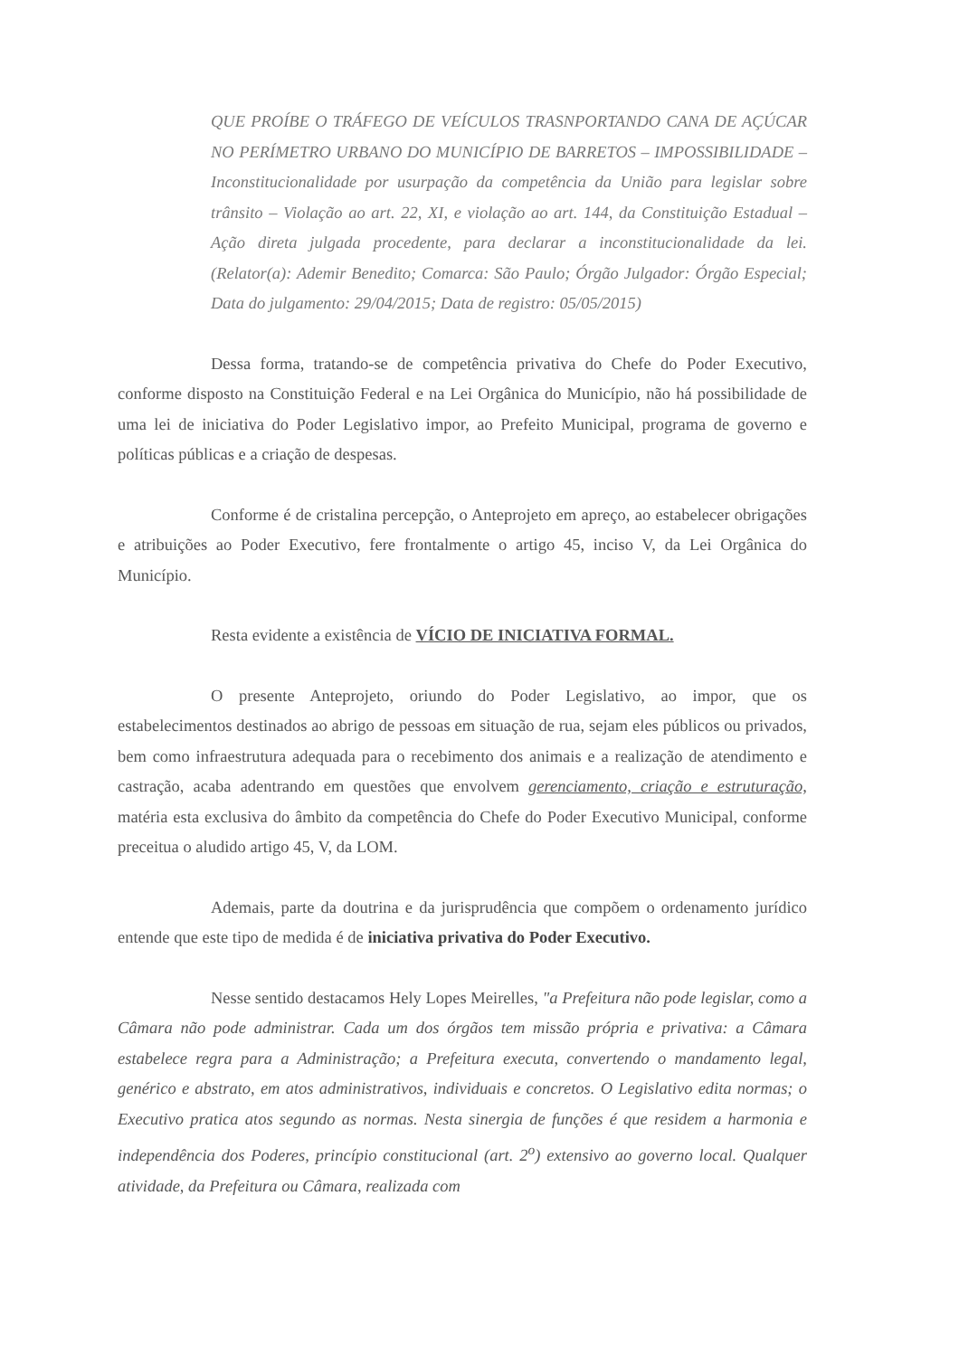QUE PROÍBE O TRÁFEGO DE VEÍCULOS TRASNPORTANDO CANA DE AÇÚCAR NO PERÍMETRO URBANO DO MUNICÍPIO DE BARRETOS – IMPOSSIBILIDADE – Inconstitucionalidade por usurpação da competência da União para legislar sobre trânsito – Violação ao art. 22, XI, e violação ao art. 144, da Constituição Estadual – Ação direta julgada procedente, para declarar a inconstitucionalidade da lei. (Relator(a): Ademir Benedito; Comarca: São Paulo; Órgão Julgador: Órgão Especial; Data do julgamento: 29/04/2015; Data de registro: 05/05/2015)
Dessa forma, tratando-se de competência privativa do Chefe do Poder Executivo, conforme disposto na Constituição Federal e na Lei Orgânica do Município, não há possibilidade de uma lei de iniciativa do Poder Legislativo impor, ao Prefeito Municipal, programa de governo e políticas públicas e a criação de despesas.
Conforme é de cristalina percepção, o Anteprojeto em apreço, ao estabelecer obrigações e atribuições ao Poder Executivo, fere frontalmente o artigo 45, inciso V, da Lei Orgânica do Município.
Resta evidente a existência de VÍCIO DE INICIATIVA FORMAL.
O presente Anteprojeto, oriundo do Poder Legislativo, ao impor, que os estabelecimentos destinados ao abrigo de pessoas em situação de rua, sejam eles públicos ou privados, bem como infraestrutura adequada para o recebimento dos animais e a realização de atendimento e castração, acaba adentrando em questões que envolvem gerenciamento, criação e estruturação, matéria esta exclusiva do âmbito da competência do Chefe do Poder Executivo Municipal, conforme preceitua o aludido artigo 45, V, da LOM.
Ademais, parte da doutrina e da jurisprudência que compõem o ordenamento jurídico entende que este tipo de medida é de iniciativa privativa do Poder Executivo.
Nesse sentido destacamos Hely Lopes Meirelles, "a Prefeitura não pode legislar, como a Câmara não pode administrar. Cada um dos órgãos tem missão própria e privativa: a Câmara estabelece regra para a Administração; a Prefeitura executa, convertendo o mandamento legal, genérico e abstrato, em atos administrativos, individuais e concretos. O Legislativo edita normas; o Executivo pratica atos segundo as normas. Nesta sinergia de funções é que residem a harmonia e independência dos Poderes, princípio constitucional (art. 2<sup>o</sup>) extensivo ao governo local. Qualquer atividade, da Prefeitura ou Câmara, realizada com